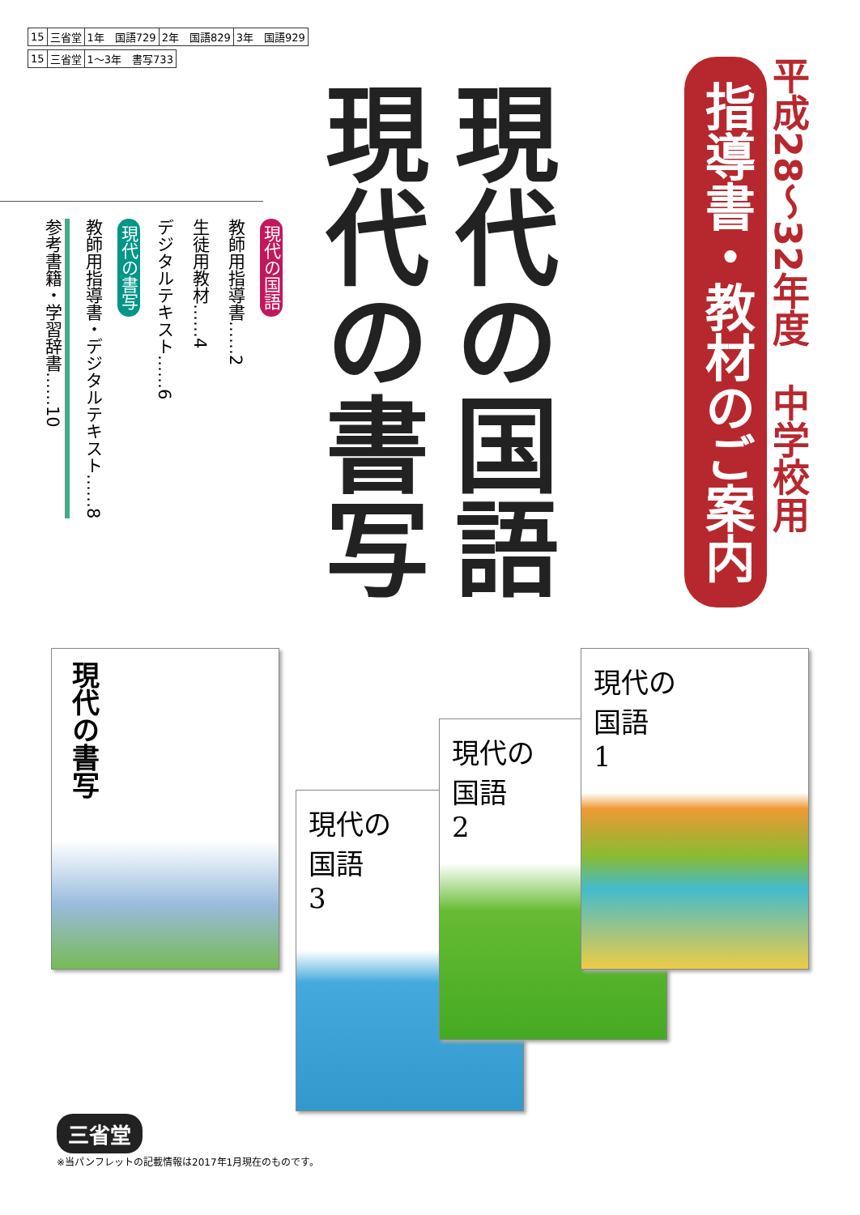| 15 | 三省堂 | 1年 国語729 | 2年 国語829 | 3年 国語929 |
| 15 | 三省堂 | 1〜3年 書写733 |
平成28〜32年度　中学校用
指導書・教材のご案内
現代の国語
現代の書写
現代の国語
教師用指導書……2
生徒用教材……4
デジタルテキスト……6
現代の書写
教師用指導書・デジタルテキスト……8
参考書籍・学習辞書……10
現代の書写
現代の
国語
3
現代の
国語
2
現代の
国語
1
三省堂
※当パンフレットの記載情報は2017年1月現在のものです。